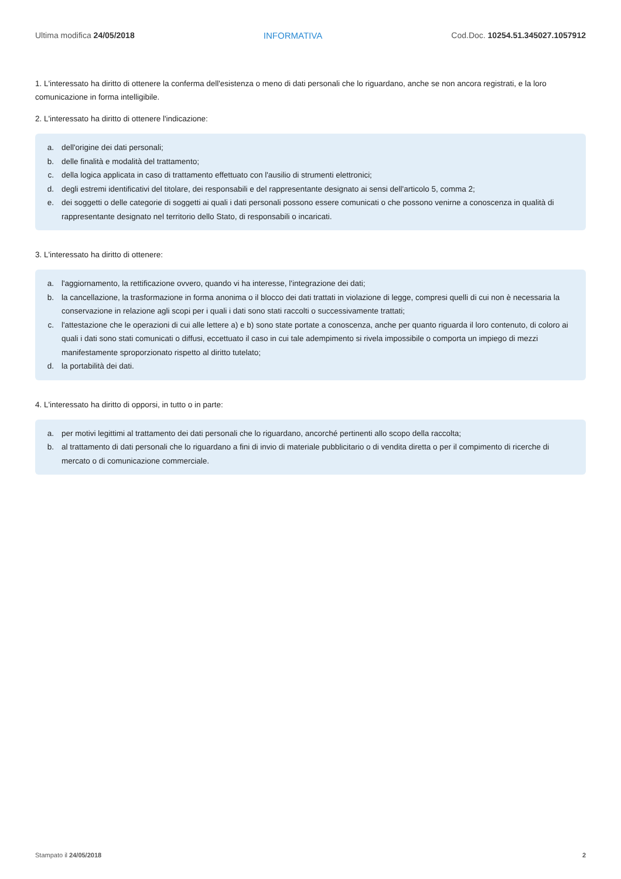Ultima modifica 24/05/2018 INFORMATIVA Cod.Doc. 10254.51.345027.1057912
1. L'interessato ha diritto di ottenere la conferma dell'esistenza o meno di dati personali che lo riguardano, anche se non ancora registrati, e la loro comunicazione in forma intelligibile.
2. L'interessato ha diritto di ottenere l'indicazione:
a. dell'origine dei dati personali;
b. delle finalità e modalità del trattamento;
c. della logica applicata in caso di trattamento effettuato con l'ausilio di strumenti elettronici;
d. degli estremi identificativi del titolare, dei responsabili e del rappresentante designato ai sensi dell'articolo 5, comma 2;
e. dei soggetti o delle categorie di soggetti ai quali i dati personali possono essere comunicati o che possono venirne a conoscenza in qualità di rappresentante designato nel territorio dello Stato, di responsabili o incaricati.
3. L'interessato ha diritto di ottenere:
a. l'aggiornamento, la rettificazione ovvero, quando vi ha interesse, l'integrazione dei dati;
b. la cancellazione, la trasformazione in forma anonima o il blocco dei dati trattati in violazione di legge, compresi quelli di cui non è necessaria la conservazione in relazione agli scopi per i quali i dati sono stati raccolti o successivamente trattati;
c. l'attestazione che le operazioni di cui alle lettere a) e b) sono state portate a conoscenza, anche per quanto riguarda il loro contenuto, di coloro ai quali i dati sono stati comunicati o diffusi, eccettuato il caso in cui tale adempimento si rivela impossibile o comporta un impiego di mezzi manifestamente sproporzionato rispetto al diritto tutelato;
d. la portabilità dei dati.
4. L'interessato ha diritto di opporsi, in tutto o in parte:
a. per motivi legittimi al trattamento dei dati personali che lo riguardano, ancorché pertinenti allo scopo della raccolta;
b. al trattamento di dati personali che lo riguardano a fini di invio di materiale pubblicitario o di vendita diretta o per il compimento di ricerche di mercato o di comunicazione commerciale.
Stampato il 24/05/2018 2